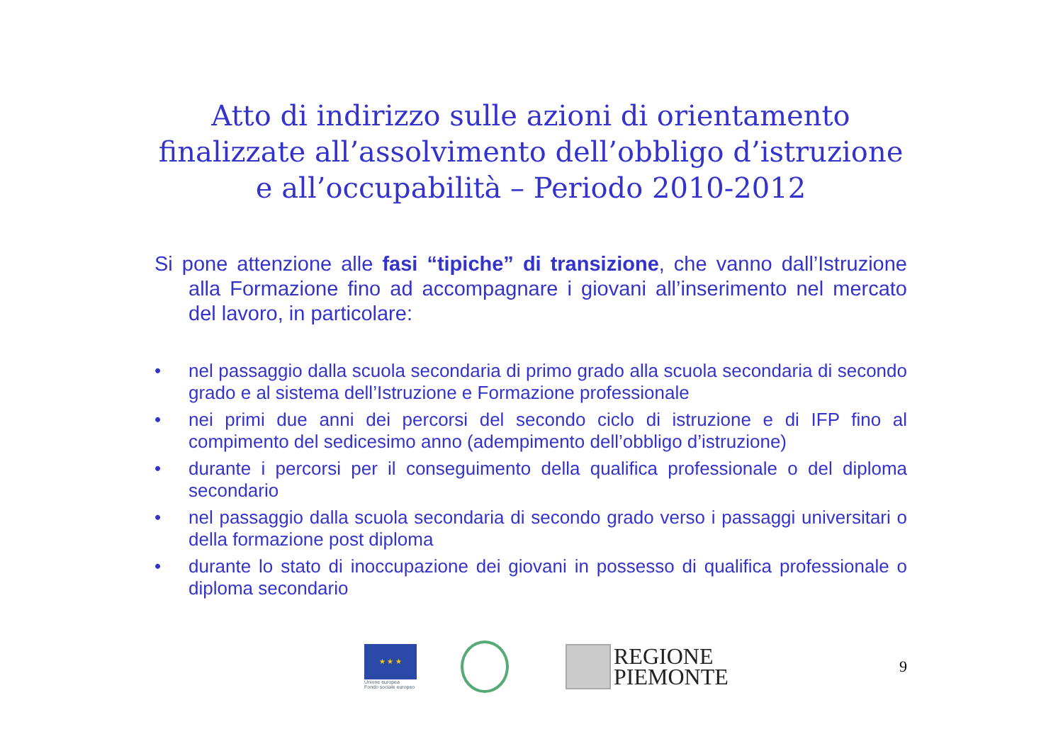Atto di indirizzo sulle azioni di orientamento finalizzate all’assolvimento dell’obbligo d’istruzione e all’occupabilità – Periodo 2010-2012
Si pone attenzione alle fasi “tipiche” di transizione, che vanno dall’Istruzione alla Formazione fino ad accompagnare i giovani all’inserimento nel mercato del lavoro, in particolare:
• nel passaggio dalla scuola secondaria di primo grado alla scuola secondaria di secondo grado e al sistema dell’Istruzione e Formazione professionale
• nei primi due anni dei percorsi del secondo ciclo di istruzione e di IFP fino al compimento del sedicesimo anno (adempimento dell’obbligo d’istruzione)
• durante i percorsi per il conseguimento della qualifica professionale o del diploma secondario
• nel passaggio dalla scuola secondaria di secondo grado verso i passaggi universitari o della formazione post diploma
• durante lo stato di inoccupazione dei giovani in possesso di qualifica professionale o diploma secondario
★ ★ ★
Unione europea
Fondo sociale europeo
REGIONE
PIEMONTE
9